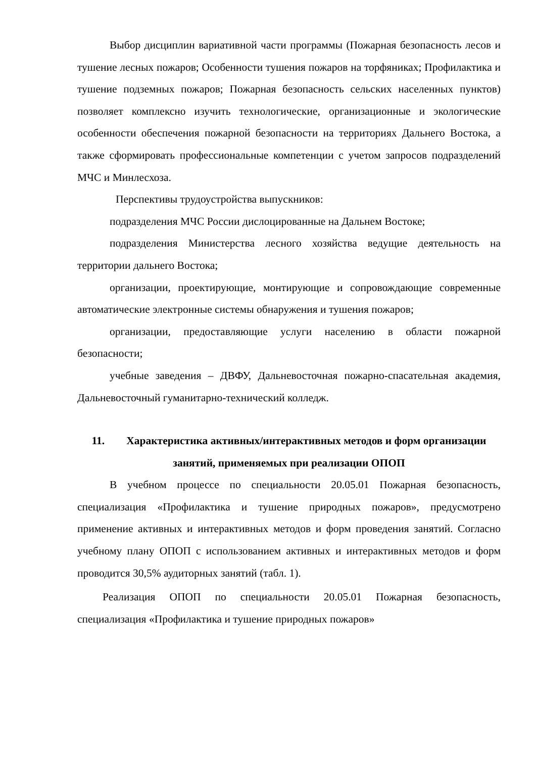Выбор дисциплин вариативной части программы (Пожарная безопасность лесов и тушение лесных пожаров; Особенности тушения пожаров на торфяниках; Профилактика и тушение подземных пожаров; Пожарная безопасность сельских населенных пунктов) позволяет комплексно изучить технологические, организационные и экологические особенности обеспечения пожарной безопасности на территориях Дальнего Востока, а также сформировать профессиональные компетенции с учетом запросов подразделений МЧС и Минлесхоза.
Перспективы трудоустройства выпускников:
подразделения МЧС России дислоцированные на Дальнем Востоке;
подразделения Министерства лесного хозяйства ведущие деятельность на территории дальнего Востока;
организации, проектирующие, монтирующие и сопровождающие современные автоматические электронные системы обнаружения и тушения пожаров;
организации, предоставляющие услуги населению в области пожарной безопасности;
учебные заведения – ДВФУ, Дальневосточная пожарно-спасательная академия, Дальневосточный гуманитарно-технический колледж.
11. Характеристика активных/интерактивных методов и форм организации занятий, применяемых при реализации ОПОП
В учебном процессе по специальности 20.05.01 Пожарная безопасность, специализация «Профилактика и тушение природных пожаров», предусмотрено применение активных и интерактивных методов и форм проведения занятий. Согласно учебному плану ОПОП с использованием активных и интерактивных методов и форм проводится 30,5% аудиторных занятий (табл. 1).
Реализация ОПОП по специальности 20.05.01 Пожарная безопасность, специализация «Профилактика и тушение природных пожаров»